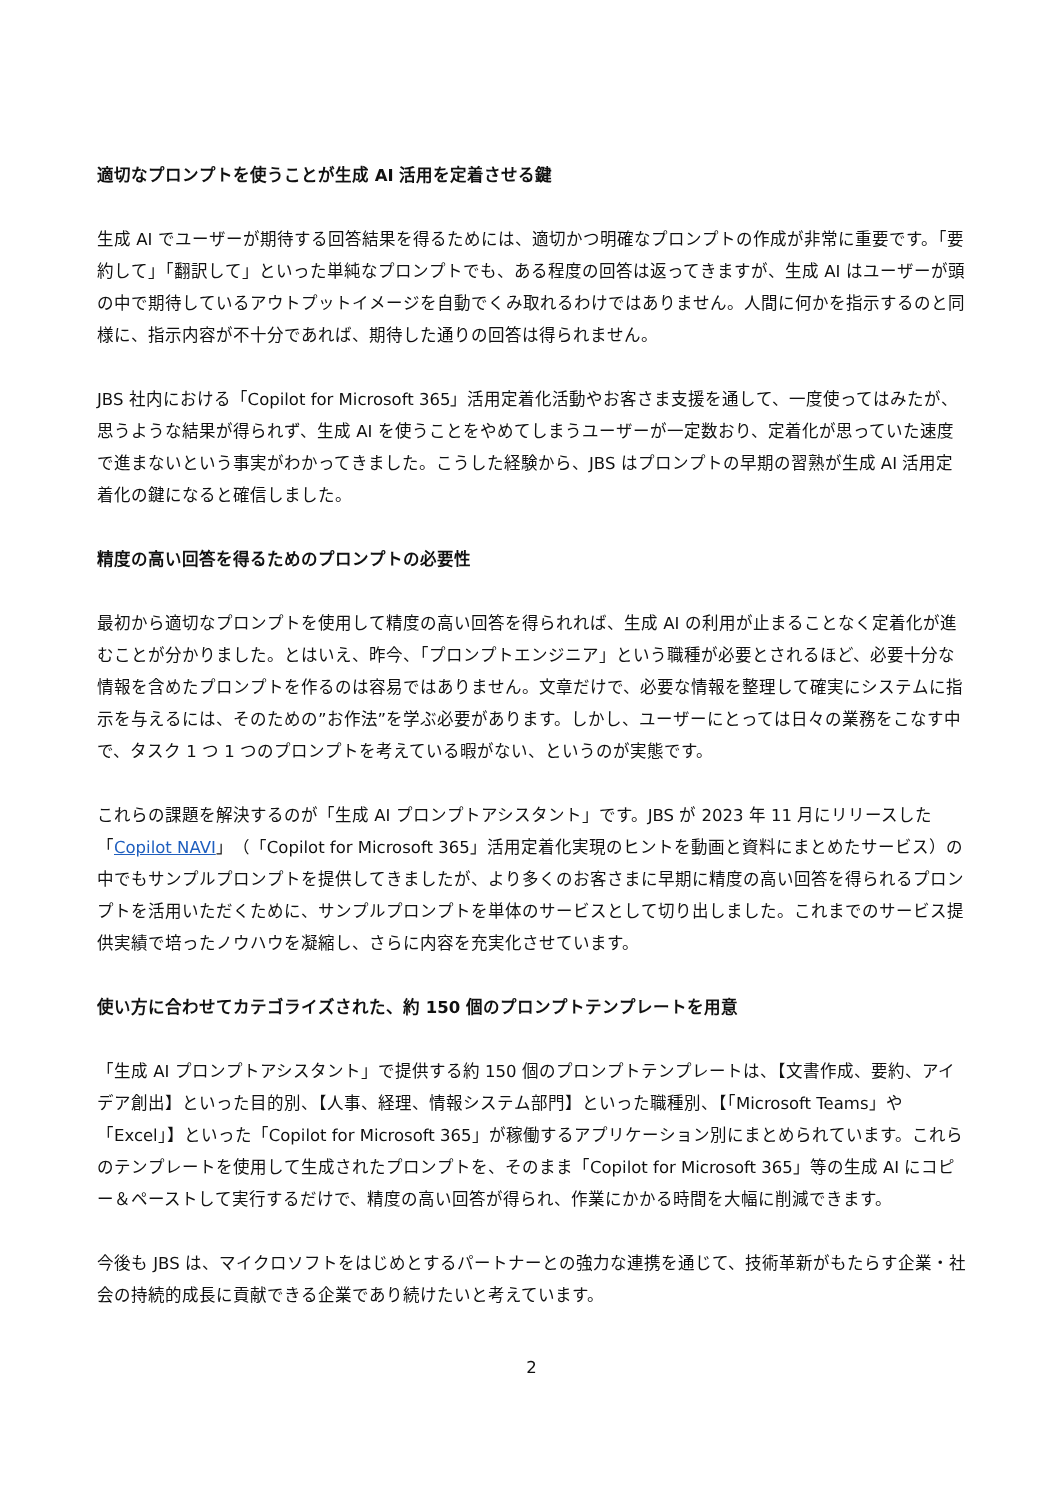適切なプロンプトを使うことが生成 AI 活用を定着させる鍵
生成 AI でユーザーが期待する回答結果を得るためには、適切かつ明確なプロンプトの作成が非常に重要です。「要約して」「翻訳して」といった単純なプロンプトでも、ある程度の回答は返ってきますが、生成 AI はユーザーが頭の中で期待しているアウトプットイメージを自動でくみ取れるわけではありません。人間に何かを指示するのと同様に、指示内容が不十分であれば、期待した通りの回答は得られません。
JBS 社内における「Copilot for Microsoft 365」活用定着化活動やお客さま支援を通して、一度使ってはみたが、思うような結果が得られず、生成 AI を使うことをやめてしまうユーザーが一定数おり、定着化が思っていた速度で進まないという事実がわかってきました。こうした経験から、JBS はプロンプトの早期の習熟が生成 AI 活用定着化の鍵になると確信しました。
精度の高い回答を得るためのプロンプトの必要性
最初から適切なプロンプトを使用して精度の高い回答を得られれば、生成 AI の利用が止まることなく定着化が進むことが分かりました。とはいえ、昨今、「プロンプトエンジニア」という職種が必要とされるほど、必要十分な情報を含めたプロンプトを作るのは容易ではありません。文章だけで、必要な情報を整理して確実にシステムに指示を与えるには、そのための”お作法”を学ぶ必要があります。しかし、ユーザーにとっては日々の業務をこなす中で、タスク 1 つ 1 つのプロンプトを考えている暇がない、というのが実態です。
これらの課題を解決するのが「生成 AI プロンプトアシスタント」です。JBS が 2023 年 11 月にリリースした「Copilot NAVI」（「Copilot for Microsoft 365」活用定着化実現のヒントを動画と資料にまとめたサービス）の中でもサンプルプロンプトを提供してきましたが、より多くのお客さまに早期に精度の高い回答を得られるプロンプトを活用いただくために、サンプルプロンプトを単体のサービスとして切り出しました。これまでのサービス提供実績で培ったノウハウを凝縮し、さらに内容を充実化させています。
使い方に合わせてカテゴライズされた、約 150 個のプロンプトテンプレートを用意
「生成 AI プロンプトアシスタント」で提供する約 150 個のプロンプトテンプレートは、【文書作成、要約、アイデア創出】といった目的別、【人事、経理、情報システム部門】といった職種別、【「Microsoft Teams」や「Excel」】といった「Copilot for Microsoft 365」が稼働するアプリケーション別にまとめられています。これらのテンプレートを使用して生成されたプロンプトを、そのまま「Copilot for Microsoft 365」等の生成 AI にコピー＆ペーストして実行するだけで、精度の高い回答が得られ、作業にかかる時間を大幅に削減できます。
今後も JBS は、マイクロソフトをはじめとするパートナーとの強力な連携を通じて、技術革新がもたらす企業・社会の持続的成長に貢献できる企業であり続けたいと考えています。
2